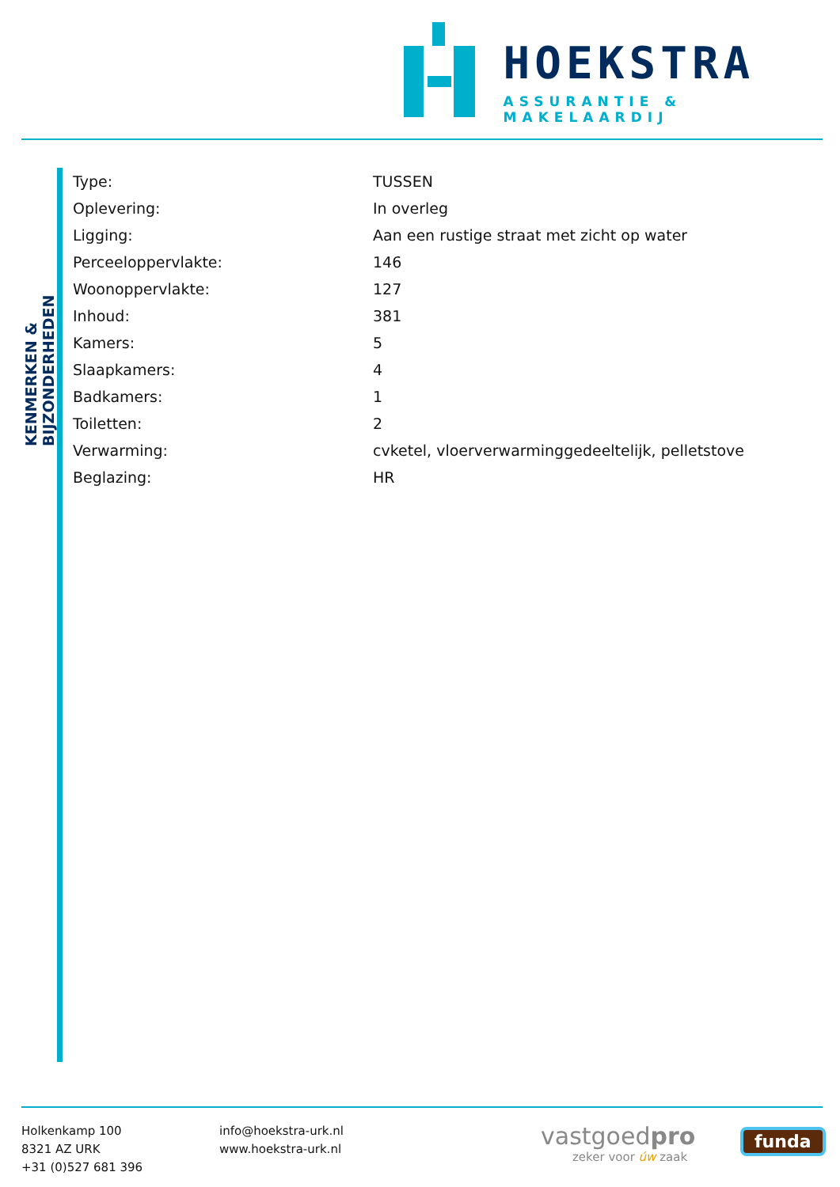HOEKSTRA
ASSURANTIE & MAKELAARDIJ
KENMERKEN & BIJZONDERHEDEN
| Type: | TUSSEN |
| Oplevering: | In overleg |
| Ligging: | Aan een rustige straat met zicht op water |
| Perceeloppervlakte: | 146 |
| Woonoppervlakte: | 127 |
| Inhoud: | 381 |
| Kamers: | 5 |
| Slaapkamers: | 4 |
| Badkamers: | 1 |
| Toiletten: | 2 |
| Verwarming: | cvketel, vloerverwarminggedeeltelijk, pelletstove |
| Beglazing: | HR |
Holkenkamp 100
8321 AZ URK
+31 (0)527 681 396
info@hoekstra-urk.nl
www.hoekstra-urk.nl
vastgoedpro
zeker voor úw zaak
funda